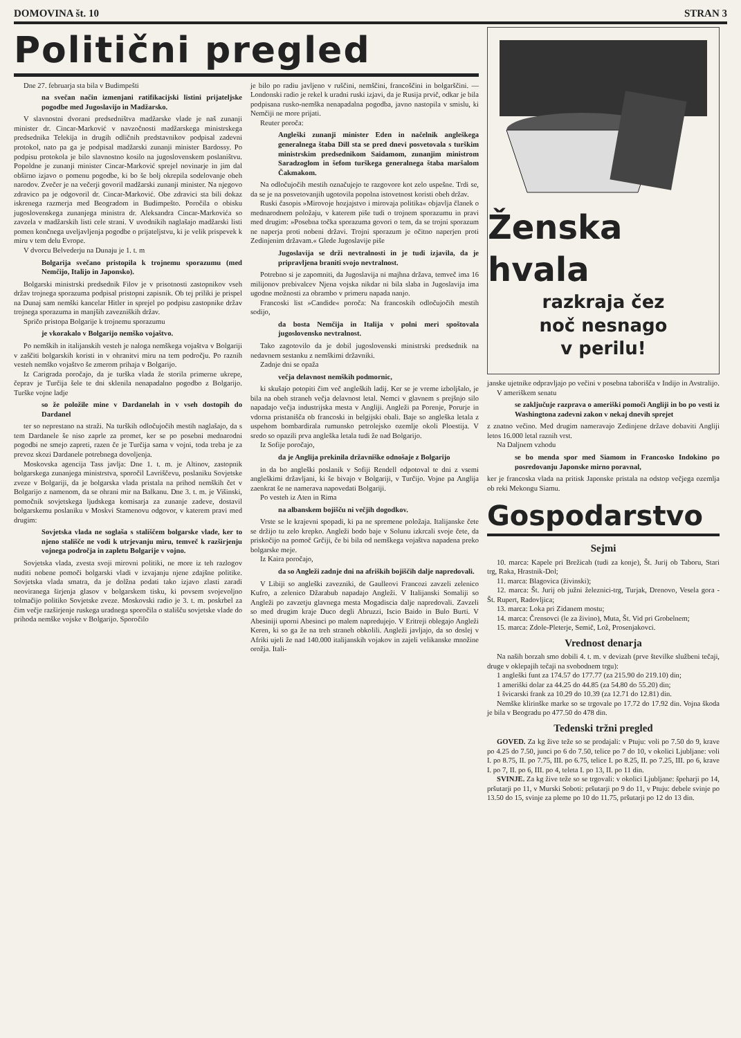DOMOVINA št. 10 STRAN 3
Politični pregled
Dne 27. februarja sta bila v Budimpešti
na svečan način izmenjani ratifikacijski listini prijateljske pogodbe med Jugoslavijo in Madžarsko.
V slavnostni dvorani predsedništva madžarske vlade je naš zunanji minister dr. Cincar-Marković v navzočnosti madžarskega ministrskega predsednika Telekija in drugih odličnih predstavnikov podpisal zadevni protokol, nato pa ga je podpisal madžarski zunanji minister Bardossy. Po podpisu protokola je bilo slavnostno kosilo na jugoslovenskem poslaništvu. Popoldne je zunanji minister Cincar-Marković sprejel novinarje in jim dal obširno izjavo o pomenu pogodbe, ki bo še bolj okrepila sodelovanje obeh narodov. Zvečer je na večerji govoril madžarski zunanji minister. Na njegovo zdravico pa je odgovoril dr. Cincar-Marković. Obe zdravici sta bili dokaz iskrenega razmerja med Beogradom in Budimpešto. Poročila o obisku jugoslovenskega zunanjega ministra dr. Aleksandra Cincar-Markovića so zavzela v madžarskih listi cele strani. V uvodnikih naglašajo madžarski listi pomen končnega uveljavljenja pogodbe o prijateljstvu, ki je velik prispevek k miru v tem delu Evrope.
V dvorcu Belvederju na Dunaju je 1. t. m
Bolgarija svečano pristopila k trojnemu sporazumu (med Nemčijo, Italijo in Japonsko).
Bolgarski ministrski predsednik Filov je v prisotnosti zastopnikov vseh držav trojnega sporazuma podpisal pristopni zapisnik. Ob tej priliki je prispel na Dunaj sam nemški kancelar Hitler in sprejel po podpisu zastopnike držav trojnega sporazuma in manjših zavezniških držav.
Spričo pristopa Bolgarije k trojnemu sporazumu
je vkorakalo v Bolgarijo nemško vojaštvo.
Po nemških in italijanskih vesteh je naloga nemškega vojaštva v Bolgariji v zaščiti bolgarskih koristi in v ohranitvi miru na tem področju. Po raznih vesteh nemško vojaštvo še zmerom prihaja v Bolgarijo.
Iz Carigrada poročajo, da je turška vlada že storila primerne ukrepe, čeprav je Turčija šele te dni sklenila nenapadalno pogodbo z Bolgarijo. Turške vojne ladje
so že položile mine v Dardanelah in v vseh dostopih do Dardanel
ter so neprestano na straži. Na turških odločujočih mestih naglašajo, da s tem Dardanele še niso zaprle za promet, ker se po posebni mednarodni pogodbi ne smejo zapreti, razen če je Turčija sama v vojni, toda treba je za prevoz skozi Dardanele potrebnega dovoljenja.
Moskovska agencija Tass javlja: Dne 1. t. m. je Altinov, zastopnik bolgarskega zunanjega ministrstva, sporočil Lavriščevu, poslaniku Sovjetske zveze v Bolgariji, da je bolgarska vlada pristala na prihod nemških čet v Bolgarijo z namenom, da se ohrani mir na Balkanu. Dne 3. t. m. je Višinski, pomočnik sovjetskega ljudskega komisarja za zunanje zadeve, dostavil bolgarskemu poslaniku v Moskvi Stamenovu odgovor, v katerem pravi med drugim:
Sovjetska vlada ne soglaša s stališčem bolgarske vlade, ker to njeno stališče ne vodi k utrjevanju miru, temveč k razširjenju vojnega področja in zapletu Bolgarije v vojno.
Sovjetska vlada, zvesta svoji mirovni politiki, ne more iz teh razlogov nuditi nobene pomoči bolgarski vladi v izvajanju njene zdajšne politike. Sovjetska vlada smatra, da je dolžna podati tako izjavo zlasti zaradi neoviranega širjenja glasov v bolgarskem tisku, ki povsem svojevoljno tolmačijo politiko Sovjetske zveze. Moskovski radio je 3. t. m. poskrbel za čim večje razširjenje ruskega uradnega sporočila o stališču sovjetske vlade do prihoda nemške vojske v Bolgarijo. Sporočilo
je bilo po radiu javljeno v ruščini, nemščini, francoščini in bolgarščini. — Londonski radio je rekel k uradni ruski izjavi, da je Rusija prvič, odkar je bila podpisana rusko-nemška nenapadalna pogodba, javno nastopila v smislu, ki Nemčiji ne more prijati.
Reuter poroča:
Angleški zunanji minister Eden in načelnik angleškega generalnega štaba Dill sta se pred dnevi posvetovala s turškim ministrskim predsednikom Saidamom, zunanjim ministrom Saradzoglom in šefom turškega generalnega štaba maršalom Čakmakom.
Na odločujočih mestih označujejo te razgovore kot zelo uspešne. Trdi se, da se je na posvetovanjih ugotovila popolna istovetnost koristi obeh držav.
Ruski časopis »Mirovoje hozjajstvo i mirovaja politika« objavlja članek o mednarodnem položaju, v katerem piše tudi o trojnem sporazumu in pravi med drugim: »Posebna točka sporazuma govori o tem, da se trojni sporazum ne naperja proti nobeni državi. Trojni sporazum je očitno naperjen proti Zedinjenim državam.« Glede Jugoslavije piše
Jugoslavija se drži nevtralnosti in je tudi izjavila, da je pripravljena braniti svojo nevtralnost.
Potrebno si je zapomniti, da Jugoslavija ni majhna država, temveč ima 16 milijonov prebivalcev Njena vojska nikdar ni bila slaba in Jugoslavija ima ugodne možnosti za obrambo v primeru napada nanjo.
Francoski list »Candide« poroča: Na francoskih odločujočih mestih sodijo,
da bosta Nemčija in Italija v polni meri spoštovala jugoslovensko nevtralnost.
Tako zagotovilo da je dobil jugoslovenski ministrski predsednik na nedavnem sestanku z nemškimi državniki.
Zadnje dni se opaža
večja delavnost nemških podmornic,
ki skušajo potopiti čim več angleških ladij. Ker se je vreme izboljšalo, je bila na obeh straneh večja delavnost letal. Nemci v glavnem s prejšnjo silo napadajo večja industrijska mesta v Angliji. Angleži pa Porenje, Porurje in vdorna pristanišča ob francoski in belgijski obali. Baje so angleška letala z uspehom bombardirala rumunsko petrolejsko ozemlje okoli Ploestija. V sredo so opazili prva angleška letala tudi že nad Bolgarijo.
Iz Sofije poročajo,
da je Anglija prekinila državniške odnošaje z Bolgarijo
in da bo angleški poslanik v Sofiji Rendell odpotoval te dni z vsemi angleškimi državljani, ki še bivajo v Bolgariji, v Turčijo. Vojne pa Anglija zaenkrat še ne namerava napovedati Bolgariji.
Po vesteh iz Aten in Rima
na albanskem bojišču ni večjih dogodkov.
Vrste se le krajevni spopadi, ki pa ne spremene položaja. Italijanske čete se držijo tu zelo krepko. Angleži bodo baje v Solunu izkrcali svoje čete, da priskočijo na pomoč Grčiji, če bi bila od nemškega vojaštva napadena preko bolgarske meje.
Iz Kaira poročajo,
da so Angleži zadnje dni na afriških bojiščih dalje napredovali.
V Libiji so angleški zavezniki, de Gaulleovi Francozi zavzeli zelenico Kufro, a zelenico Džarabub napadajo Angleži. V Italijanski Somaliji so Angleži po zavzetju glavnega mesta Mogadiscia dalje napredovali. Zavzeli so med drugim kraje Duco degli Abruzzi, Iscio Baido in Bulo Burti. V Abesiniji uporni Abesinci po malem napredujejo. V Eritreji oblegajo Angleži Keren, ki so ga že na treh straneh obkolili. Angleži javljajo, da so doslej v Afriki ujeli že nad 140.000 italijanskih vojakov in zajeli velikanske množine orožja. Itali-
Ženska hvala
razkraja čez
noč nesnago
v perilu!
janske ujetnike odpravljajo po večini v posebna taborišča v Indijo in Avstralijo.
V ameriškem senatu
se zaključuje razprava o ameriški pomoči Angliji in bo po vesti iz Washingtona zadevni zakon v nekaj dnevih sprejet
z znatno večino. Med drugim nameravajo Zedinjene države dobaviti Angliji letos 16.000 letal raznih vrst.
Na Daljnem vzhodu
se bo menda spor med Siamom in Francosko Indokino po posredovanju Japonske mirno poravnal,
ker je francoska vlada na pritisk Japonske pristala na odstop večjega ozemlja ob reki Mekongu Siamu.
Gospodarstvo
Sejmi
10. marca: Kapele pri Brežicah (tudi za konje), Št. Jurij ob Taboru, Stari trg, Raka, Hrastnik-Dol;
11. marca: Blagovica (živinski);
12. marca: Št. Jurij ob južni železnici-trg, Turjak, Drenovo, Vesela gora - Št. Rupert, Radovljica;
13. marca: Loka pri Zidanem mostu;
14. marca: Črensovci (le za živino), Muta, Št. Vid pri Grobelnem;
15. marca: Zdole-Pleterje, Semič, Lož, Prosenjakovci.
Vrednost denarja
Na naših borzah smo dobili 4. t. m. v devizah (prve številke službeni tečaji, druge v oklepajih tečaji na svobodnem trgu):
1 angleški funt za 174.57 do 177.77 (za 215.90 do 219.10) din;
1 ameriški dolar za 44.25 do 44.85 (za 54.80 do 55.20) din;
1 švicarski frank za 10.29 do 10.39 (za 12.71 do 12.81) din.
Nemške klirinške marke so se trgovale po 17.72 do 17.92 din. Vojna škoda je bila v Beogradu po 477.50 do 478 din.
Tedenski tržni pregled
GOVED. Za kg žive teže so se prodajali: v Ptuju: voli po 7.50 do 9, krave po 4.25 do 7.50, junci po 6 do 7.50, telice po 7 do 10, v okolici Ljubljane: voli I. po 8.75, II. po 7.75, III. po 6.75, telice I. po 8.25, II. po 7.25, III. po 6, krave I. po 7, II. po 6, III. po 4, teleta I. po 13, II. po 11 din.
SVINJE. Za kg žive teže so se trgovali: v okolici Ljubljane: špeharji po 14, pršutarji po 11, v Murski Soboti: pršutarji po 9 do 11, v Ptuju: debele svinje po 13.50 do 15, svinje za pleme po 10 do 11.75, pršutarji po 12 do 13 din.